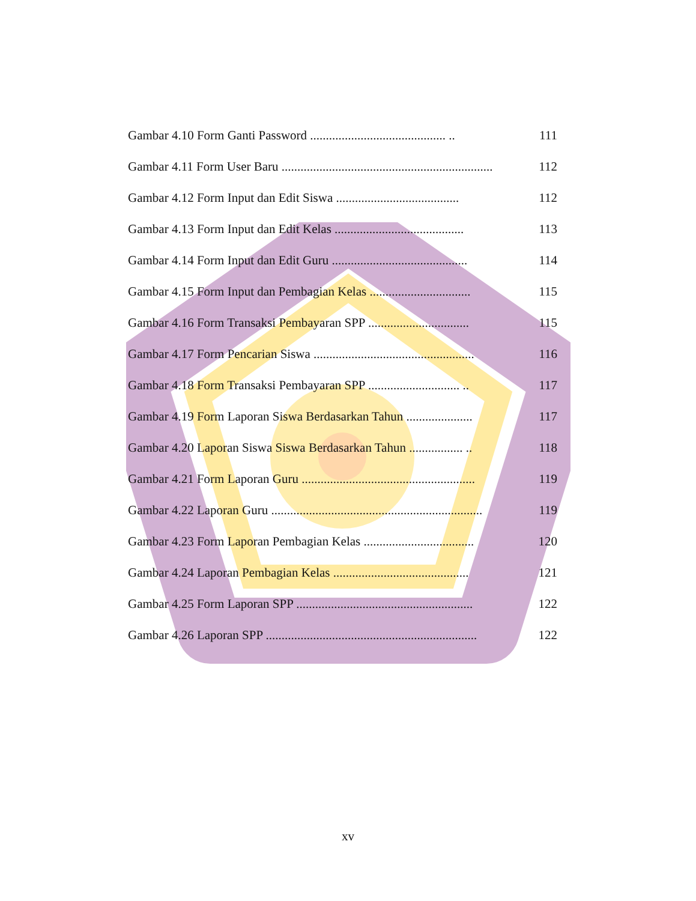Gambar 4.10 Form Ganti Password ........................................... .. 111
Gambar 4.11 Form User Baru ................................................................... 112
Gambar 4.12 Form Input dan Edit Siswa ....................................... 112
Gambar 4.13 Form Input dan Edit Kelas ......................................... 113
Gambar 4.14 Form Input dan Edit Guru ........................................... 114
Gambar 4.15 Form Input dan Pembagian Kelas ................................ 115
Gambar 4.16 Form Transaksi Pembayaran SPP ................................ 115
Gambar 4.17 Form Pencarian Siswa ................................................... 116
Gambar 4.18 Form Transaksi Pembayaran SPP ............................. .. 117
Gambar 4.19 Form Laporan Siswa Berdasarkan Tahun ..................... 117
Gambar 4.20 Laporan Siswa Siswa Berdasarkan Tahun ................. .. 118
Gambar 4.21 Form Laporan Guru ....................................................... 119
Gambar 4.22 Laporan Guru ................................................................... 119
Gambar 4.23 Form Laporan Pembagian Kelas ................................... 120
Gambar 4.24 Laporan Pembagian Kelas ........................................... 121
Gambar 4.25 Form Laporan SPP ........................................................ 122
Gambar 4.26 Laporan SPP ................................................................... 122
xv